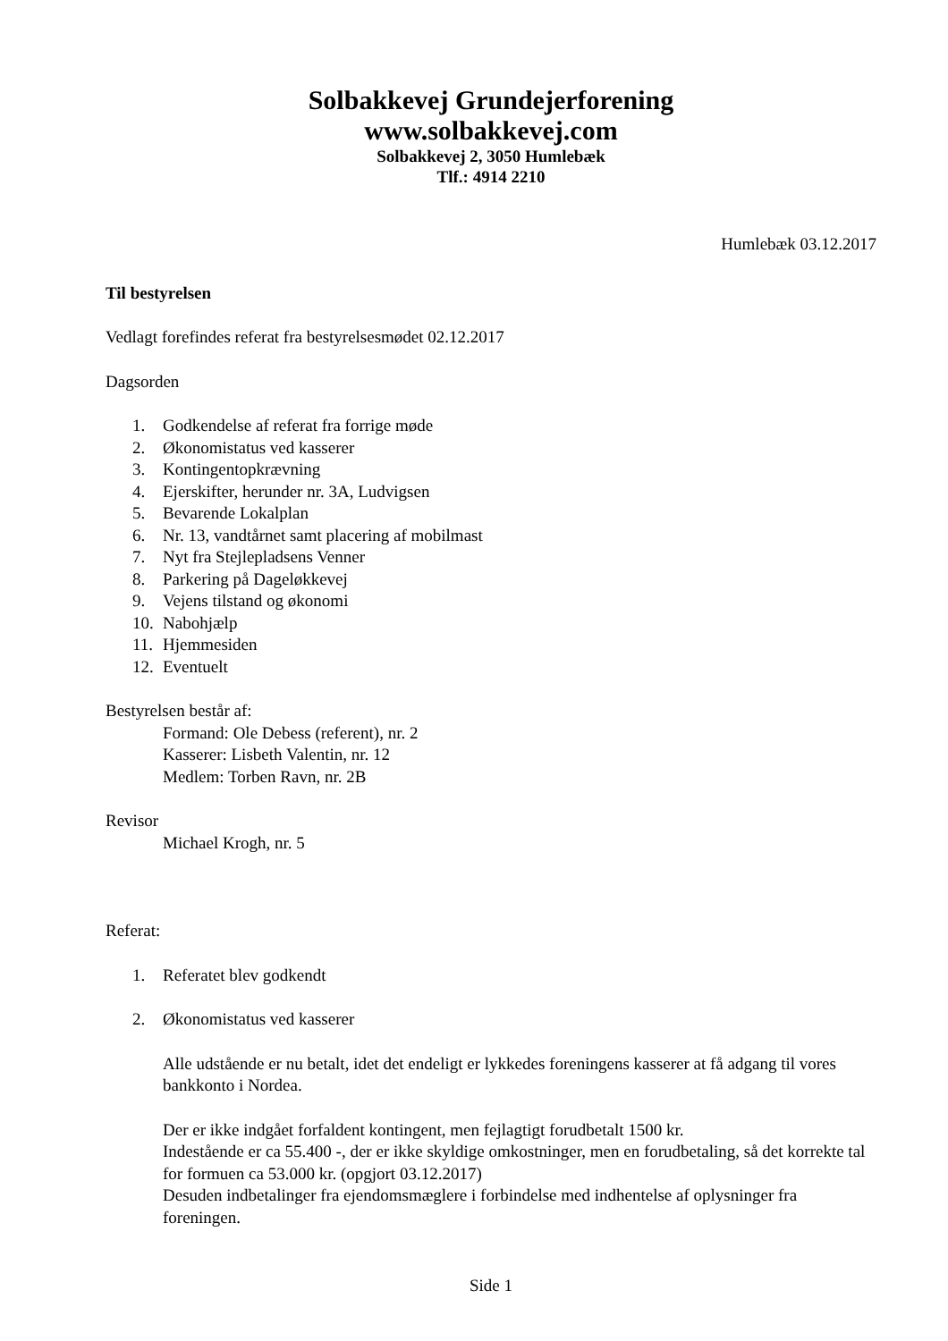Solbakkevej Grundejerforening
www.solbakkevej.com
Solbakkevej 2, 3050 Humlebæk
Tlf.: 4914 2210
Humlebæk 03.12.2017
Til bestyrelsen
Vedlagt forefindes referat fra bestyrelsesmødet 02.12.2017
Dagsorden
1. Godkendelse af referat fra forrige møde
2. Økonomistatus ved kasserer
3. Kontingentopkrævning
4. Ejerskifter, herunder nr. 3A, Ludvigsen
5. Bevarende Lokalplan
6. Nr. 13, vandtårnet samt placering af mobilmast
7. Nyt fra Stejlepladsens Venner
8. Parkering på Dageløkkevej
9. Vejens tilstand og økonomi
10. Nabohjælp
11. Hjemmesiden
12. Eventuelt
Bestyrelsen består af:
Formand: Ole Debess (referent), nr. 2
Kasserer: Lisbeth Valentin, nr. 12
Medlem: Torben Ravn, nr. 2B
Revisor
Michael Krogh, nr. 5
Referat:
1. Referatet blev godkendt
2. Økonomistatus ved kasserer
Alle udstående er nu betalt, idet det endeligt er lykkedes foreningens kasserer at få adgang til vores bankkonto i Nordea.
Der er ikke indgået forfaldent kontingent, men fejlagtigt forudbetalt 1500 kr.
Indestående er ca 55.400 -, der er ikke skyldige omkostninger, men en forudbetaling, så det korrekte tal for formuen ca 53.000 kr. (opgjort 03.12.2017)
Desuden indbetalinger fra ejendomsmæglere i forbindelse med indhentelse af oplysninger fra foreningen.
Side 1